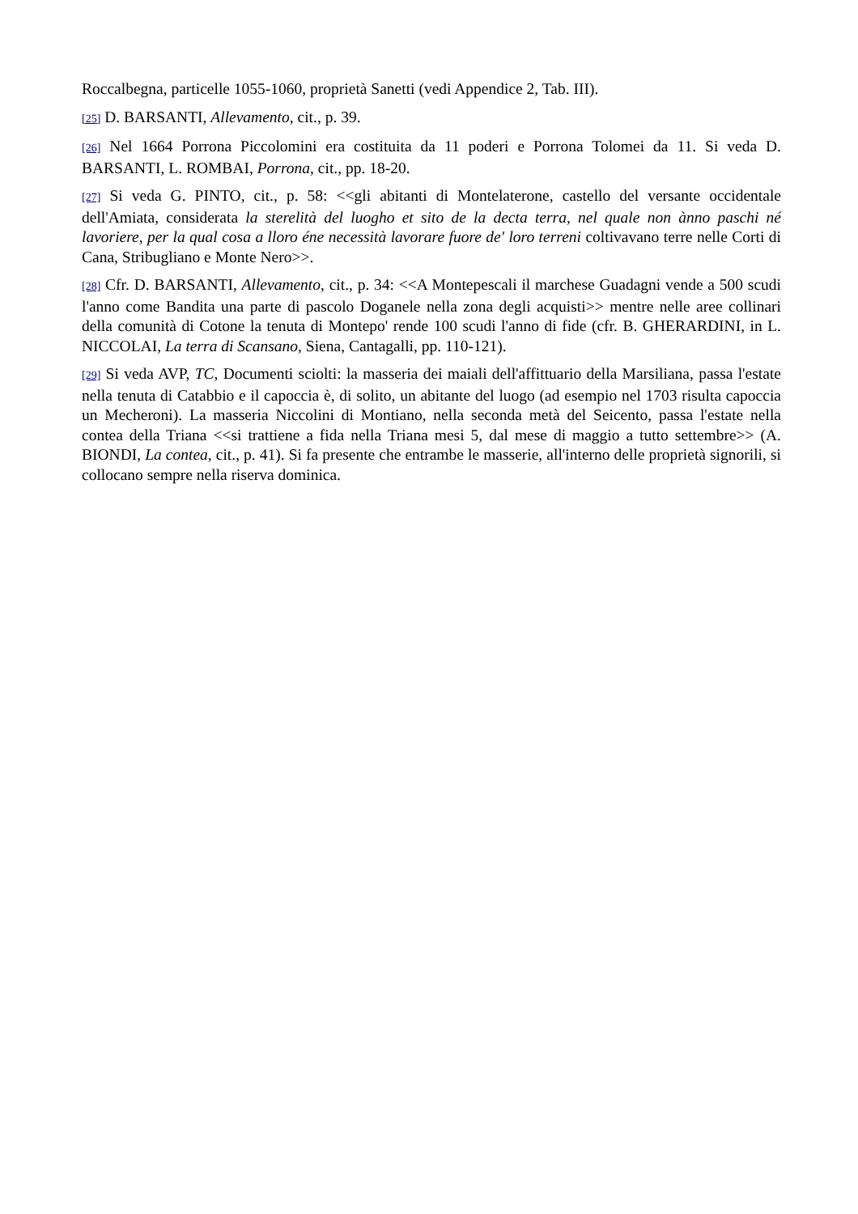Roccalbegna, particelle 1055-1060, proprietà Sanetti (vedi Appendice 2, Tab. III).
[25] D. BARSANTI, Allevamento, cit., p. 39.
[26] Nel 1664 Porrona Piccolomini era costituita da 11 poderi e Porrona Tolomei da 11. Si veda D. BARSANTI, L. ROMBAI, Porrona, cit., pp. 18-20.
[27] Si veda G. PINTO, cit., p. 58: <<gli abitanti di Montelaterone, castello del versante occidentale dell'Amiata, considerata la sterelità del luogho et sito de la decta terra, nel quale non ànno paschi né lavoriere, per la qual cosa a lloro éne necessità lavorare fuore de' loro terreni coltivavano terre nelle Corti di Cana, Stribugliano e Monte Nero>>.
[28] Cfr. D. BARSANTI, Allevamento, cit., p. 34: <<A Montepescali il marchese Guadagni vende a 500 scudi l'anno come Bandita una parte di pascolo Doganele nella zona degli acquisti>> mentre nelle aree collinari della comunità di Cotone la tenuta di Montepo' rende 100 scudi l'anno di fide (cfr. B. GHERARDINI, in L. NICCOLAI, La terra di Scansano, Siena, Cantagalli, pp. 110-121).
[29] Si veda AVP, TC, Documenti sciolti: la masseria dei maiali dell'affittuario della Marsiliana, passa l'estate nella tenuta di Catabbio e il capoccia è, di solito, un abitante del luogo (ad esempio nel 1703 risulta capoccia un Mecheroni). La masseria Niccolini di Montiano, nella seconda metà del Seicento, passa l'estate nella contea della Triana <<si trattiene a fida nella Triana mesi 5, dal mese di maggio a tutto settembre>> (A. BIONDI, La contea, cit., p. 41). Si fa presente che entrambe le masserie, all'interno delle proprietà signorili, si collocano sempre nella riserva dominica.